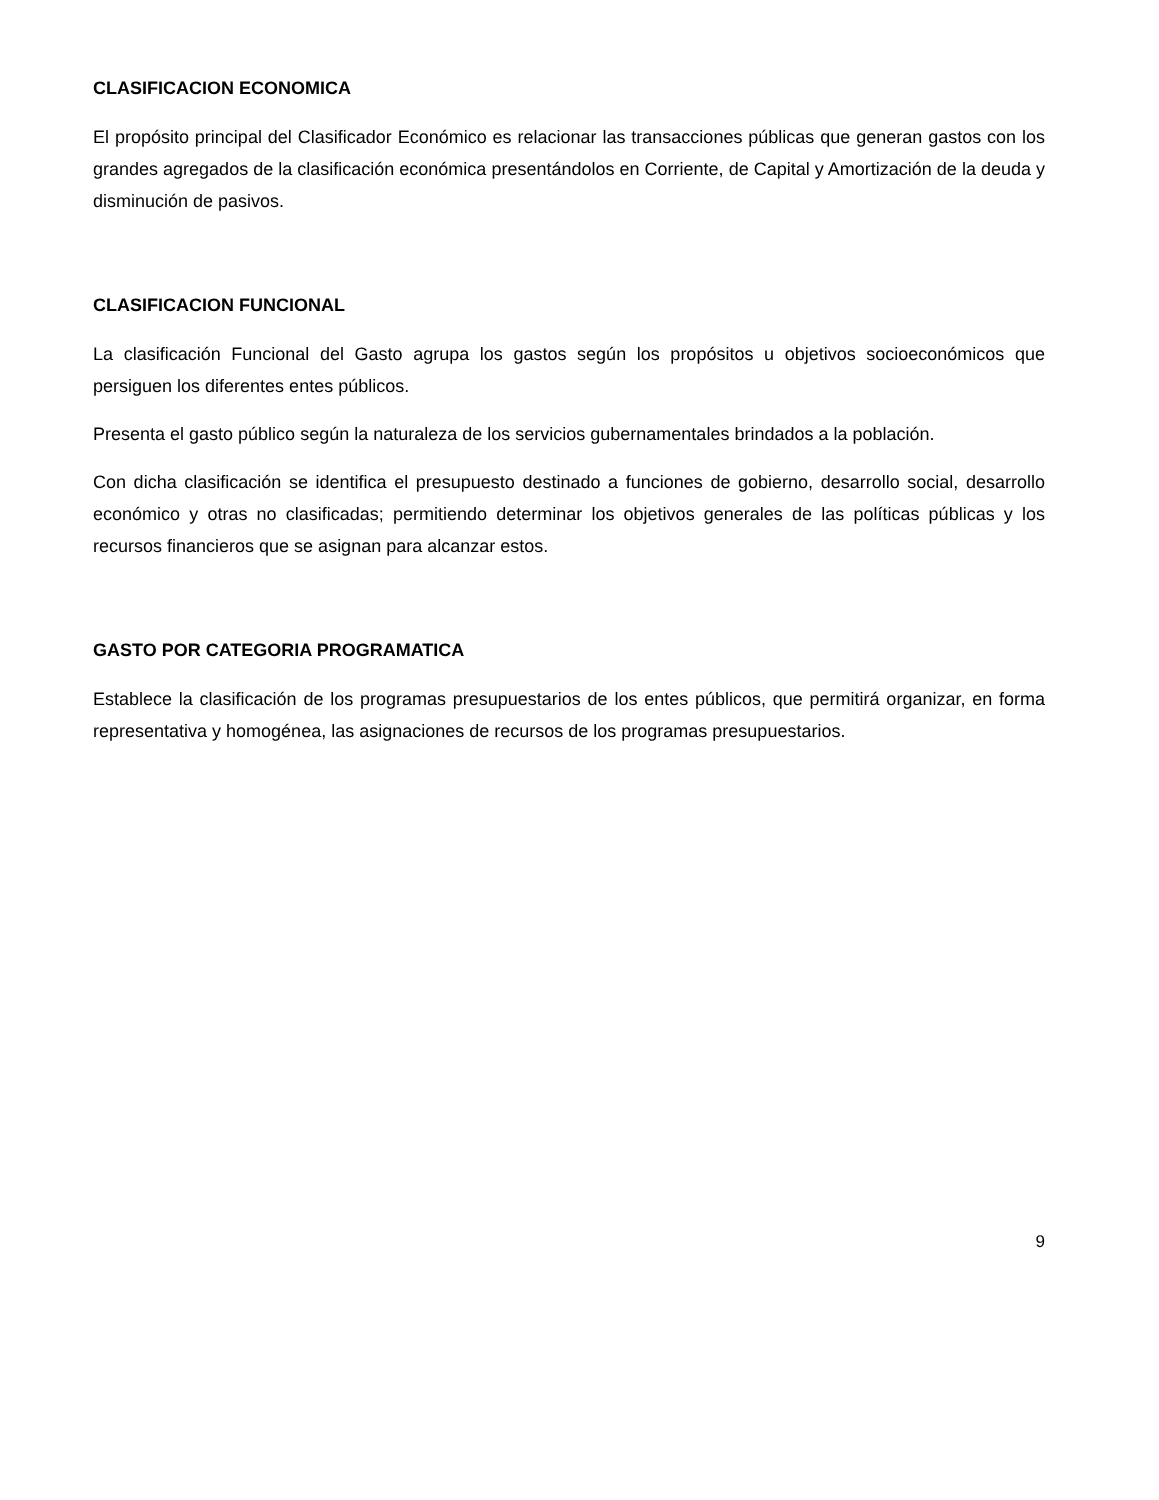CLASIFICACION ECONOMICA
El propósito principal del Clasificador Económico es relacionar las transacciones públicas que generan gastos con los grandes agregados de la clasificación económica presentándolos en Corriente, de Capital y Amortización de la deuda y disminución de pasivos.
CLASIFICACION FUNCIONAL
La clasificación Funcional del Gasto agrupa los gastos según los propósitos u objetivos socioeconómicos que persiguen los diferentes entes públicos.
Presenta el gasto público según la naturaleza de los servicios gubernamentales brindados a la población.
Con dicha clasificación se identifica el presupuesto destinado a funciones de gobierno, desarrollo social, desarrollo económico y otras no clasificadas; permitiendo determinar los objetivos generales de las políticas públicas y los recursos financieros que se asignan para alcanzar estos.
GASTO POR CATEGORIA PROGRAMATICA
Establece la clasificación de los programas presupuestarios de los entes públicos, que permitirá organizar, en forma representativa y homogénea, las asignaciones de recursos de los programas presupuestarios.
9